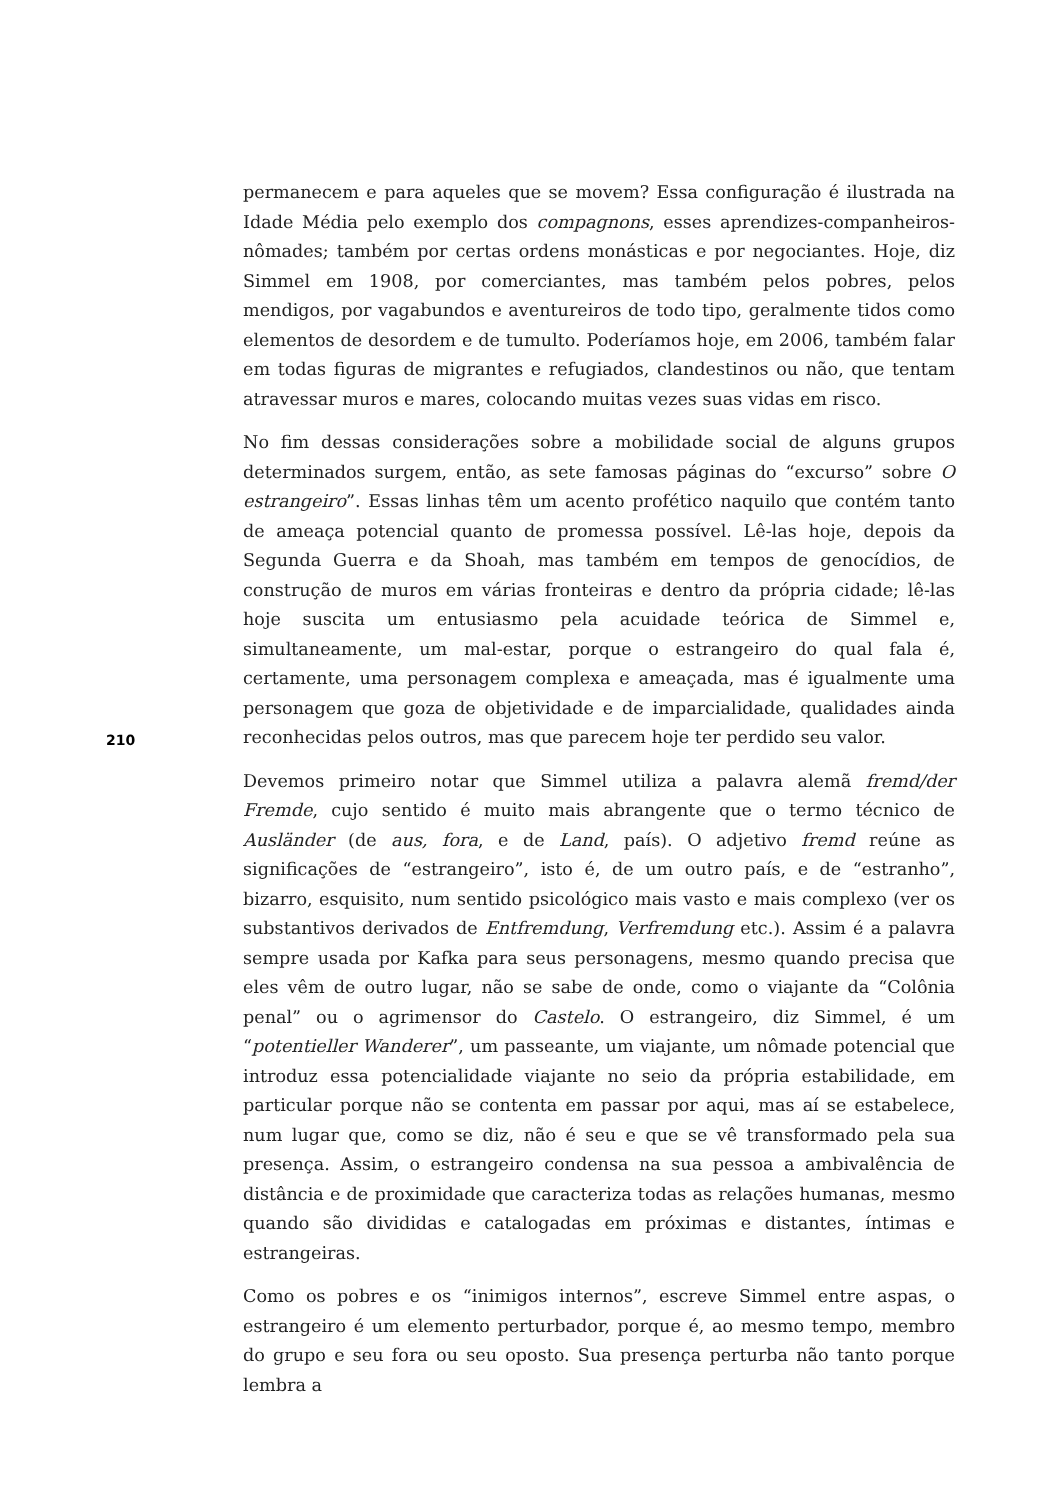permanecem e para aqueles que se movem? Essa configuração é ilustrada na Idade Média pelo exemplo dos compagnons, esses aprendizes-companheiros-nômades; também por certas ordens monásticas e por negociantes. Hoje, diz Simmel em 1908, por comerciantes, mas também pelos pobres, pelos mendigos, por vagabundos e aventureiros de todo tipo, geralmente tidos como elementos de desordem e de tumulto. Poderíamos hoje, em 2006, também falar em todas figuras de migrantes e refugiados, clandestinos ou não, que tentam atravessar muros e mares, colocando muitas vezes suas vidas em risco.
No fim dessas considerações sobre a mobilidade social de alguns grupos determinados surgem, então, as sete famosas páginas do “excurso” sobre O estrangeiro”. Essas linhas têm um acento profético naquilo que contém tanto de ameaça potencial quanto de promessa possível. Lê-las hoje, depois da Segunda Guerra e da Shoah, mas também em tempos de genocídios, de construção de muros em várias fronteiras e dentro da própria cidade; lê-las hoje suscita um entusiasmo pela acuidade teórica de Simmel e, simultaneamente, um mal-estar, porque o estrangeiro do qual fala é, certamente, uma personagem complexa e ameaçada, mas é igualmente uma personagem que goza de objetividade e de imparcialidade, qualidades ainda reconhecidas pelos outros, mas que parecem hoje ter perdido seu valor.
Devemos primeiro notar que Simmel utiliza a palavra alemã fremd/der Fremde, cujo sentido é muito mais abrangente que o termo técnico de Ausländer (de aus, fora, e de Land, país). O adjetivo fremd reúne as significações de “estrangeiro”, isto é, de um outro país, e de “estranho”, bizarro, esquisito, num sentido psicológico mais vasto e mais complexo (ver os substantivos derivados de Entfremdung, Verfremdung etc.). Assim é a palavra sempre usada por Kafka para seus personagens, mesmo quando precisa que eles vêm de outro lugar, não se sabe de onde, como o viajante da “Colônia penal” ou o agrimensor do Castelo. O estrangeiro, diz Simmel, é um “potentieller Wanderer”, um passeante, um viajante, um nômade potencial que introduz essa potencialidade viajante no seio da própria estabilidade, em particular porque não se contenta em passar por aqui, mas aí se estabelece, num lugar que, como se diz, não é seu e que se vê transformado pela sua presença. Assim, o estrangeiro condensa na sua pessoa a ambivalência de distância e de proximidade que caracteriza todas as relações humanas, mesmo quando são divididas e catalogadas em próximas e distantes, íntimas e estrangeiras.
Como os pobres e os “inimigos internos”, escreve Simmel entre aspas, o estrangeiro é um elemento perturbador, porque é, ao mesmo tempo, membro do grupo e seu fora ou seu oposto. Sua presença perturba não tanto porque lembra a
210